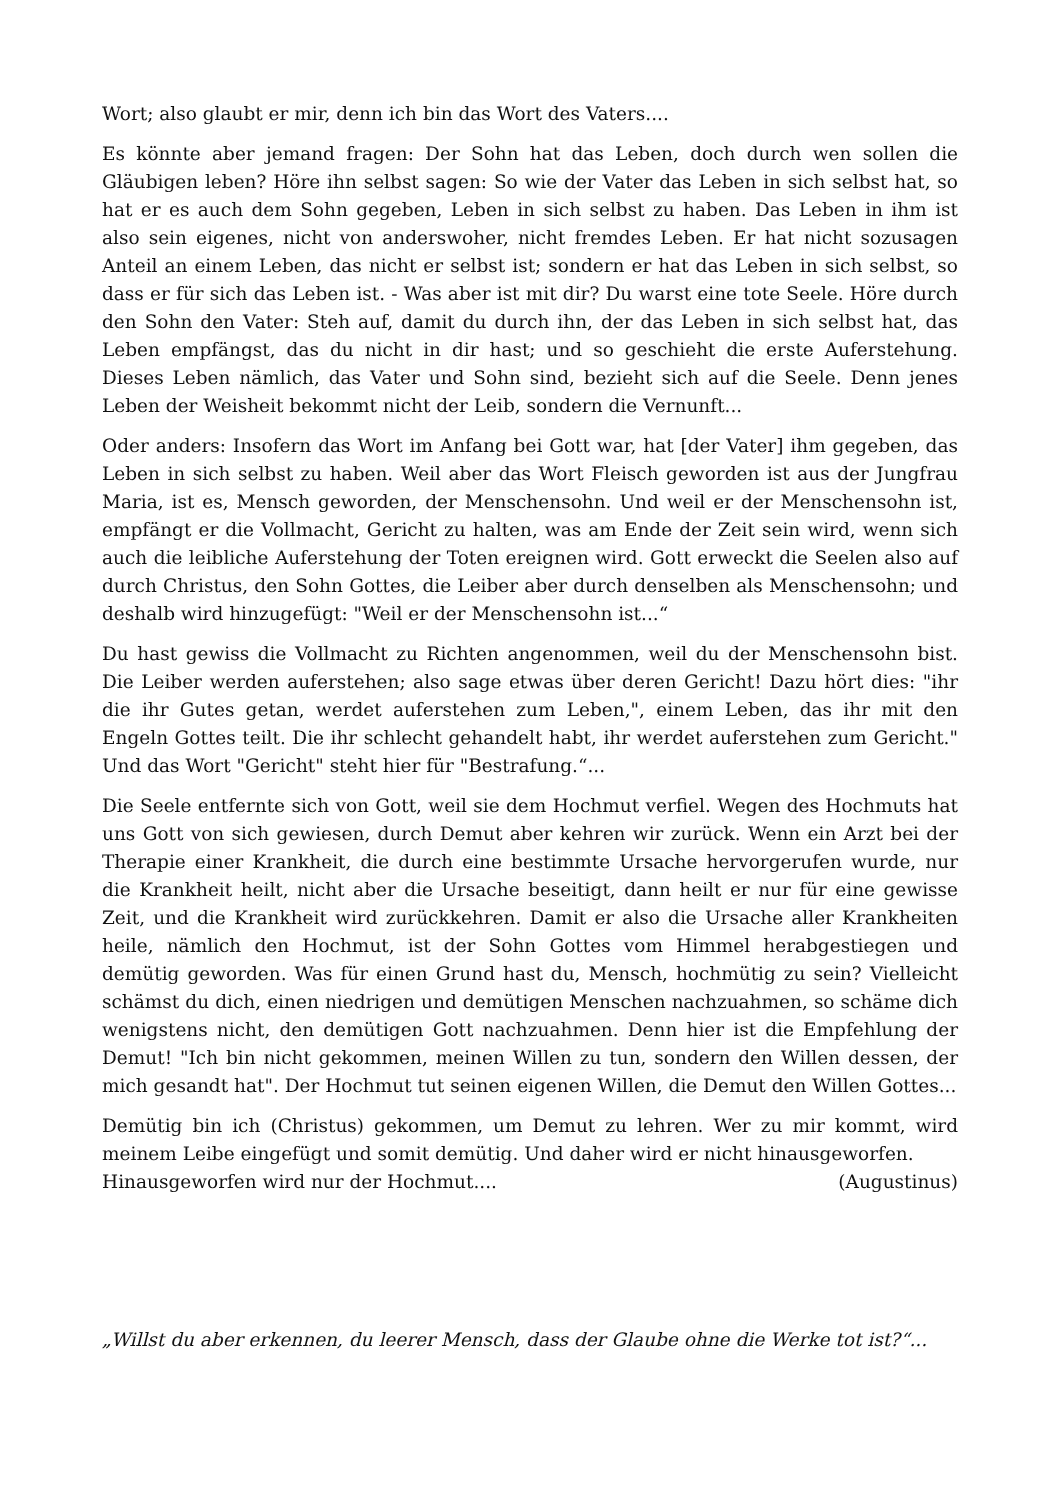Wort; also glaubt er mir, denn ich bin das Wort des Vaters....
Es könnte aber jemand fragen: Der Sohn hat das Leben, doch durch wen sollen die Gläubigen leben? Höre ihn selbst sagen: So wie der Vater das Leben in sich selbst hat, so hat er es auch dem Sohn gegeben, Leben in sich selbst zu haben. Das Leben in ihm ist also sein eigenes, nicht von anderswoher, nicht fremdes Leben. Er hat nicht sozusagen Anteil an einem Leben, das nicht er selbst ist; sondern er hat das Leben in sich selbst, so dass er für sich das Leben ist. - Was aber ist mit dir? Du warst eine tote Seele. Höre durch den Sohn den Vater: Steh auf, damit du durch ihn, der das Leben in sich selbst hat, das Leben empfängst, das du nicht in dir hast; und so geschieht die erste Auferstehung. Dieses Leben nämlich, das Vater und Sohn sind, bezieht sich auf die Seele. Denn jenes Leben der Weisheit bekommt nicht der Leib, sondern die Vernunft...
Oder anders: Insofern das Wort im Anfang bei Gott war, hat [der Vater] ihm gegeben, das Leben in sich selbst zu haben. Weil aber das Wort Fleisch geworden ist aus der Jungfrau Maria, ist es, Mensch geworden, der Menschensohn. Und weil er der Menschensohn ist, empfängt er die Vollmacht, Gericht zu halten, was am Ende der Zeit sein wird, wenn sich auch die leibliche Auferstehung der Toten ereignen wird. Gott erweckt die Seelen also auf durch Christus, den Sohn Gottes, die Leiber aber durch denselben als Menschensohn; und deshalb wird hinzugefügt: "Weil er der Menschensohn ist...“
Du hast gewiss die Vollmacht zu Richten angenommen, weil du der Menschensohn bist. Die Leiber werden auferstehen; also sage etwas über deren Gericht! Dazu hört dies: "ihr die ihr Gutes getan, werdet auferstehen zum Leben,", einem Leben, das ihr mit den Engeln Gottes teilt. Die ihr schlecht gehandelt habt, ihr werdet auferstehen zum Gericht." Und das Wort "Gericht" steht hier für "Bestrafung.“...
Die Seele entfernte sich von Gott, weil sie dem Hochmut verfiel. Wegen des Hochmuts hat uns Gott von sich gewiesen, durch Demut aber kehren wir zurück. Wenn ein Arzt bei der Therapie einer Krankheit, die durch eine bestimmte Ursache hervorgerufen wurde, nur die Krankheit heilt, nicht aber die Ursache beseitigt, dann heilt er nur für eine gewisse Zeit, und die Krankheit wird zurückkehren. Damit er also die Ursache aller Krankheiten heile, nämlich den Hochmut, ist der Sohn Gottes vom Himmel herabgestiegen und demütig geworden. Was für einen Grund hast du, Mensch, hochmütig zu sein? Vielleicht schämst du dich, einen niedrigen und demütigen Menschen nachzuahmen, so schäme dich wenigstens nicht, den demütigen Gott nachzuahmen. Denn hier ist die Empfehlung der Demut! "Ich bin nicht gekommen, meinen Willen zu tun, sondern den Willen dessen, der mich gesandt hat". Der Hochmut tut seinen eigenen Willen, die Demut den Willen Gottes...
Demütig bin ich (Christus) gekommen, um Demut zu lehren. Wer zu mir kommt, wird meinem Leibe eingefügt und somit demütig. Und daher wird er nicht hinausgeworfen.
Hinausgeworfen wird nur der Hochmut.... (Augustinus)
„Willst du aber erkennen, du leerer Mensch, dass der Glaube ohne die Werke tot ist?“...